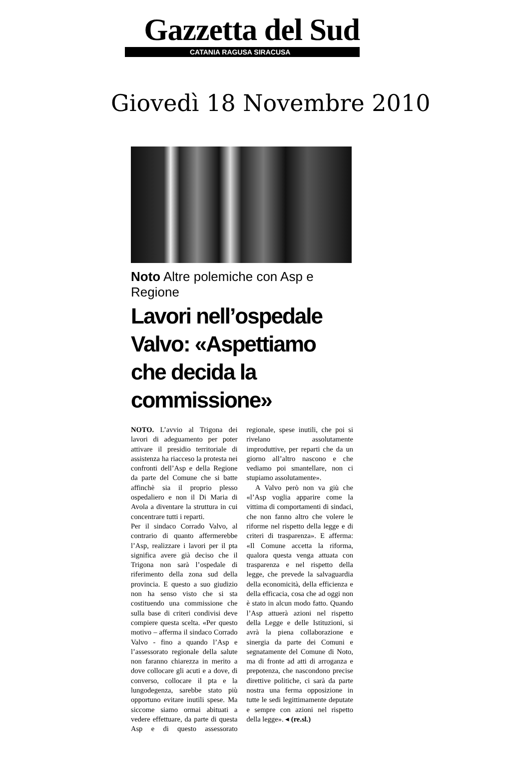Gazzetta del Sud
CATANIA RAGUSA SIRACUSA
Giovedì 18 Novembre 2010
Noto Altre polemiche con Asp e Regione
Lavori nell’ospedale Valvo: «Aspettiamo che decida la commissione»
NOTO. L’avvio al Trigona dei lavori di adeguamento per poter attivare il presidio territoriale di assistenza ha riacceso la protesta nei confronti dell’Asp e della Regione da parte del Comune che si batte affinchè sia il proprio plesso ospedaliero e non il Di Maria di Avola a diventare la struttura in cui concentrare tutti i reparti.
Per il sindaco Corrado Valvo, al contrario di quanto affermerebbe l’Asp, realizzare i lavori per il pta significa avere già deciso che il Trigona non sarà l’ospedale di riferimento della zona sud della provincia. E questo a suo giudizio non ha senso visto che si sta costituendo una commissione che sulla base di criteri condivisi deve compiere questa scelta. «Per questo motivo – afferma il sindaco Corrado Valvo - fino a quando l’Asp e l’assessorato regionale della salute non faranno chiarezza in merito a dove collocare gli acuti e a dove, di converso, collocare il pta e la lungodegenza, sarebbe stato più opportuno evitare inutili spese. Ma siccome siamo ormai abituati a vedere effettuare, da parte di questa Asp e di questo assessorato regionale, spese inutili, che poi si rivelano assolutamente improduttive, per reparti che da un giorno all’altro nascono e che vediamo poi smantellare, non ci stupiamo assolutamente».
A Valvo però non va giù che «l’Asp voglia apparire come la vittima di comportamenti di sindaci, che non fanno altro che volere le riforme nel rispetto della legge e di criteri di trasparenza». E afferma: «Il Comune accetta la riforma, qualora questa venga attuata con trasparenza e nel rispetto della legge, che prevede la salvaguardia della economicità, della efficienza e della efficacia, cosa che ad oggi non è stato in alcun modo fatto. Quando l’Asp attuerà azioni nel rispetto della Legge e delle Istituzioni, si avrà la piena collaborazione e sinergia da parte dei Comuni e segnatamente del Comune di Noto, ma di fronte ad atti di arroganza e prepotenza, che nascondono precise direttive politiche, ci sarà da parte nostra una ferma opposizione in tutte le sedi legittimamente deputate e sempre con azioni nel rispetto della legge». ◂ (re.sl.)